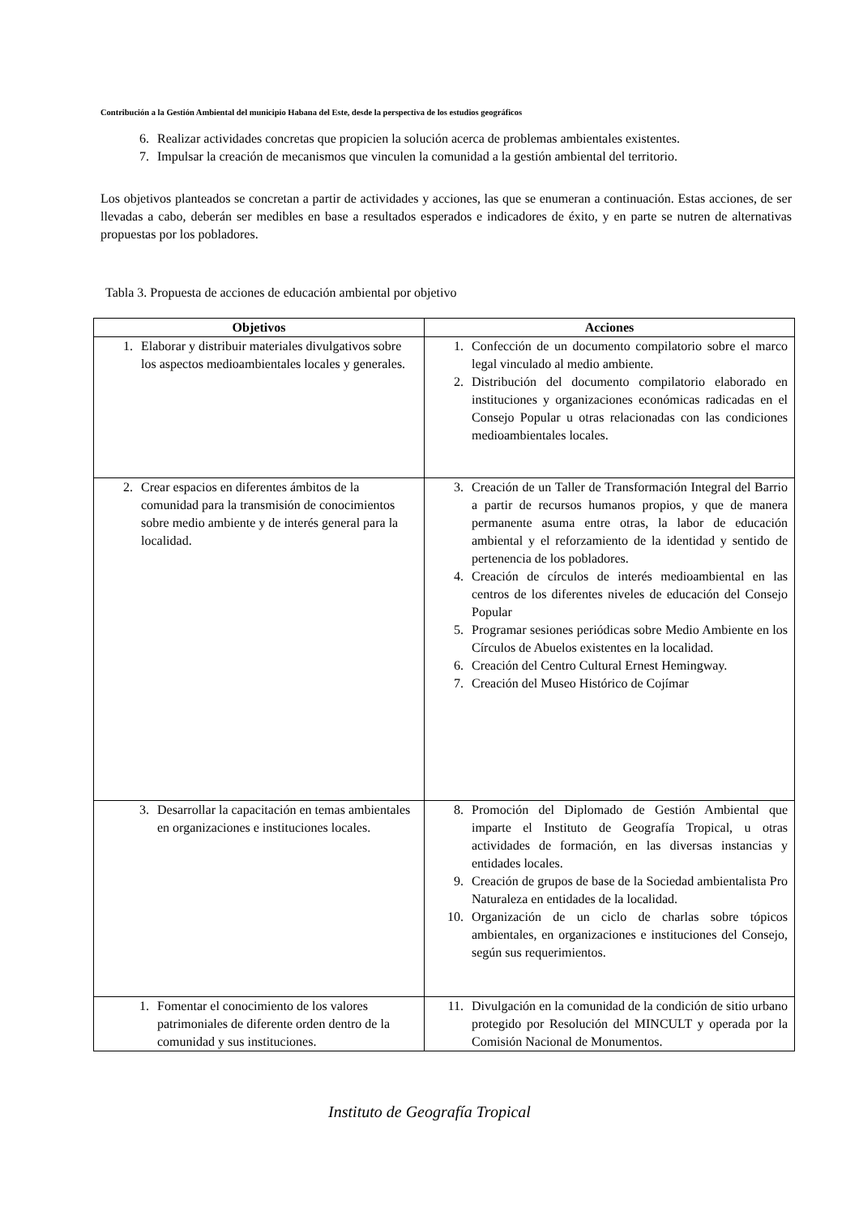Contribución a la Gestión Ambiental del municipio Habana del Este, desde la perspectiva de los estudios geográficos
6. Realizar actividades concretas que propicien la solución acerca de problemas ambientales existentes.
7. Impulsar la creación de mecanismos que vinculen la comunidad a la gestión ambiental del territorio.
Los objetivos planteados se concretan a partir de actividades y acciones, las que se enumeran a continuación. Estas acciones, de ser llevadas a cabo, deberán ser medibles en base a resultados esperados e indicadores de éxito, y en parte se nutren de alternativas propuestas por los pobladores.
Tabla 3. Propuesta de acciones de educación ambiental por objetivo
| Objetivos | Acciones |
| --- | --- |
| 1. Elaborar y distribuir materiales divulgativos sobre los aspectos medioambientales locales y generales. | 1. Confección de un documento compilatorio sobre el marco legal vinculado al medio ambiente. 2. Distribución del documento compilatorio elaborado en instituciones y organizaciones económicas radicadas en el Consejo Popular u otras relacionadas con las condiciones medioambientales locales. |
| 2. Crear espacios en diferentes ámbitos de la comunidad para la transmisión de conocimientos sobre medio ambiente y de interés general para la localidad. | 3. Creación de un Taller de Transformación Integral del Barrio a partir de recursos humanos propios, y que de manera permanente asuma entre otras, la labor de educación ambiental y el reforzamiento de la identidad y sentido de pertenencia de los pobladores. 4. Creación de círculos de interés medioambiental en las centros de los diferentes niveles de educación del Consejo Popular 5. Programar sesiones periódicas sobre Medio Ambiente en los Círculos de Abuelos existentes en la localidad. 6. Creación del Centro Cultural Ernest Hemingway. 7. Creación del Museo Histórico de Cojímar |
| 3. Desarrollar la capacitación en temas ambientales en organizaciones e instituciones locales. | 8. Promoción del Diplomado de Gestión Ambiental que imparte el Instituto de Geografía Tropical, u otras actividades de formación, en las diversas instancias y entidades locales. 9. Creación de grupos de base de la Sociedad ambientalista Pro Naturaleza en entidades de la localidad. 10. Organización de un ciclo de charlas sobre tópicos ambientales, en organizaciones e instituciones del Consejo, según sus requerimientos. |
| 1. Fomentar el conocimiento de los valores patrimoniales de diferente orden dentro de la comunidad y sus instituciones. | 11. Divulgación en la comunidad de la condición de sitio urbano protegido por Resolución del MINCULT y operada por la Comisión Nacional de Monumentos. |
Instituto de Geografía Tropical